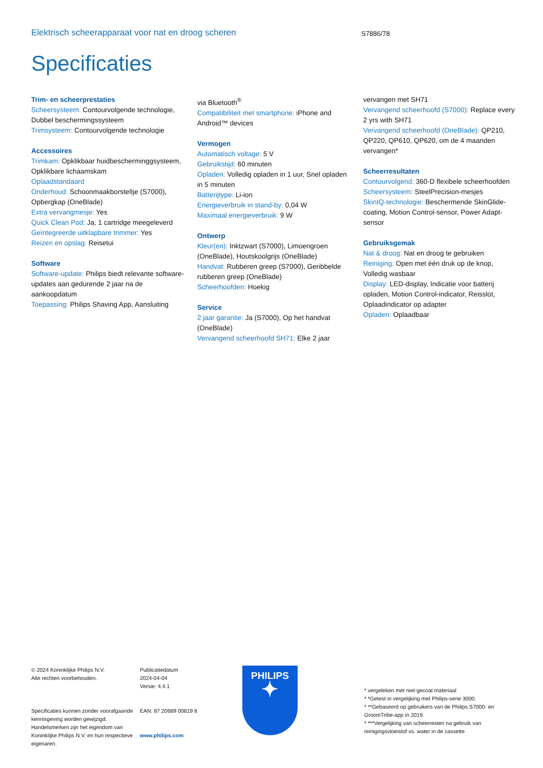Elektrisch scheerapparaat voor nat en droog scheren
S7886/78
Specificaties
Trim- en scheerprestaties
Scheersysteem: Contourvolgende technologie, Dubbel beschermingssysteem
Trimsysteem: Contourvolgende technologie
Accessoires
Trimkam: Opklikbaar huidbescherminggsysteem, Opklikbare lichaamskam
Oplaadstandaard
Onderhoud: Schoonmaakborsteltje (S7000), Opbergkap (OneBlade)
Extra vervangmesje: Yes
Quick Clean Pod: Ja, 1 cartridge meegeleverd
Geïntegreerde uitklapbare trimmer: Yes
Reizen en opslag: Reisetui
Software
Software-update: Philips biedt relevante software-updates aan gedurende 2 jaar na de aankoopdatum
Toepassing: Philips Shaving App, Aansluiting
via Bluetooth<sup>®</sup>
Compatibiliteit met smartphone: iPhone and Android™ devices
Vermogen
Automatisch voltage: 5 V
Gebruikstijd: 60 minuten
Opladen: Volledig opladen in 1 uur, Snel opladen in 5 minuten
Batterijtype: Li-ion
Energieverbruik in stand-by: 0,04 W
Maximaal energieverbruik: 9 W
Ontwerp
Kleur(en): Inktzwart (S7000), Limoengroen (OneBlade), Houtskoolgrijs (OneBlade)
Handvat: Rubberen greep (S7000), Geribbelde rubberen greep (OneBlade)
Scheerhoofden: Hoekig
Service
2 jaar garantie: Ja (S7000), Op het handvat (OneBlade)
Vervangend scheerhoofd SH71: Elke 2 jaar
vervangen met SH71
Vervangend scheerhoofd (S7000): Replace every 2 yrs with SH71
Vervangend scheerhoofd (OneBlade): QP210, QP220, QP610, QP620, om de 4 maanden vervangen*
Scheerresultaten
Contourvolgend: 360-D flexibele scheerhoofden
Scheersysteem: SteelPrecision-mesjes
SkinIQ-technologie: Beschermende SkinGlide-coating, Motion Control-sensor, Power Adapt-sensor
Gebruiksgemak
Nat & droog: Nat en droog te gebruiken
Reiniging: Open met één druk op de knop, Volledig wasbaar
Display: LED-display, Indicatie voor batterij opladen, Motion Control-indicator, Reisslot, Oplaadindicator op adapter
Opladen: Oplaadbaar
© 2024 Koninklijke Philips N.V.
Alle rechten voorbehouden.
Specificaties kunnen zonder voorafgaande kennisgeving worden gewijzigd. Handelsmerken zijn het eigendom van Koninklijke Philips N.V. en hun respectieve eigenaren.
Publicatiedatum
2024-04-04
Versie: 4.4.1
EAN: 87 20689 00819 8
www.philips.com
PHILIPS
✦
* vergeleken met niet-gecoat materiaal
* *Getest in vergelijking met Philips-serie 3000.
* **Gebaseerd op gebruikers van de Philips S7000- en GroomTribe-app in 2019.
* ***Vergelijking van scheerresten na gebruik van reinigingsvloeistof vs. water in de cassette